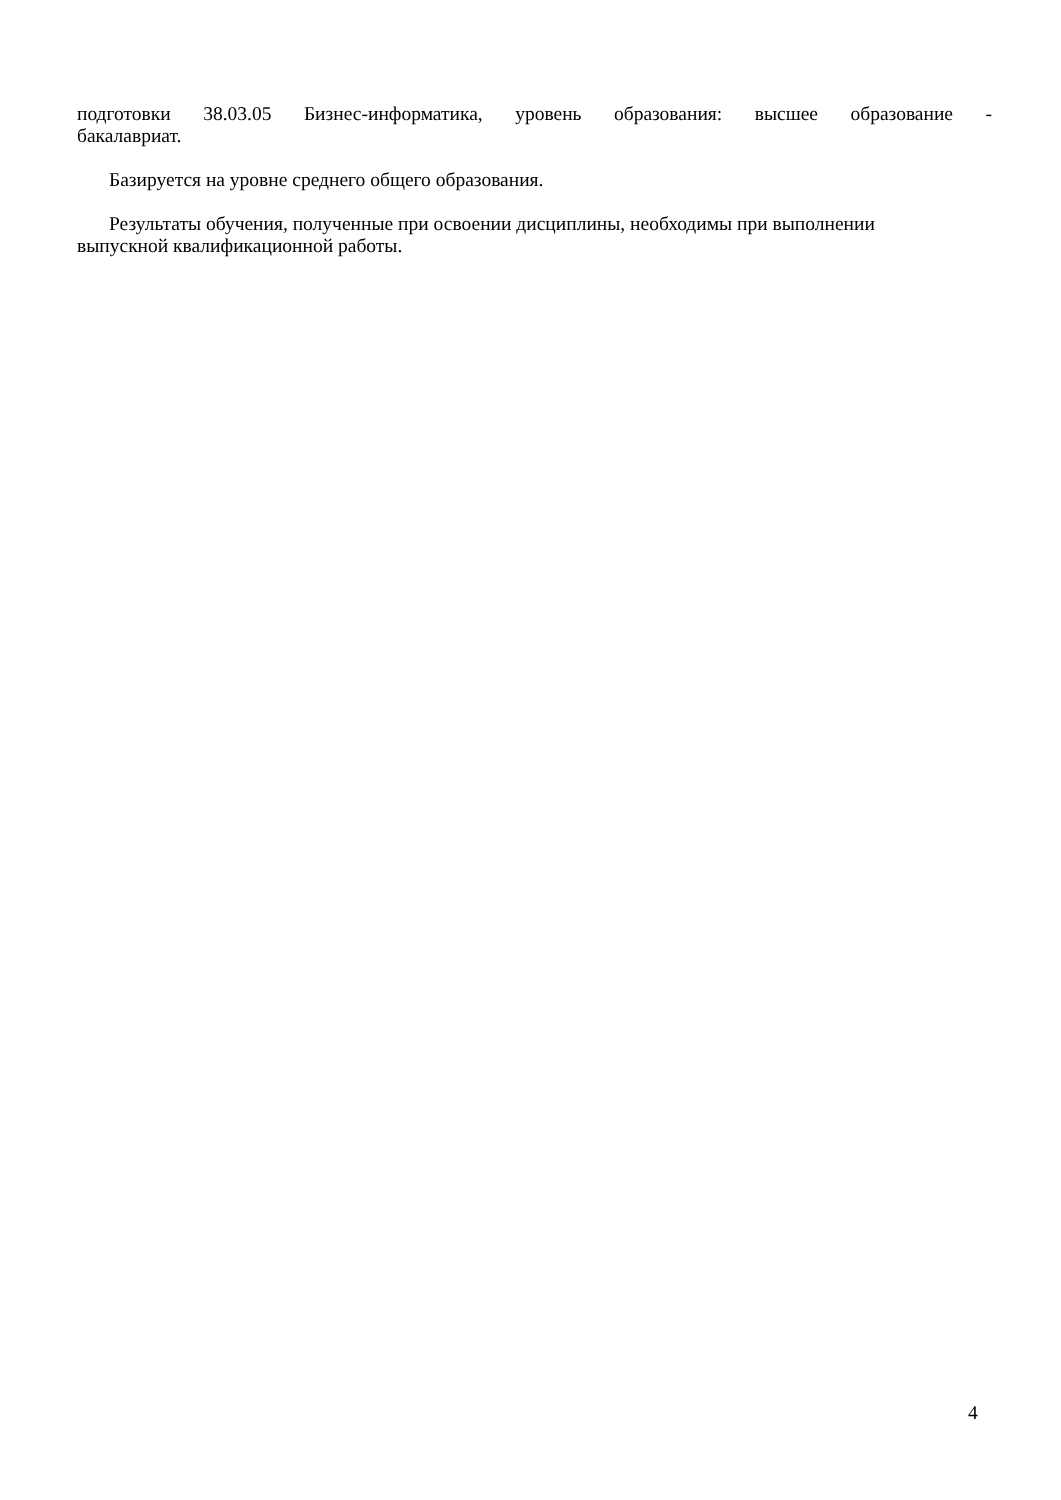подготовки 38.03.05 Бизнес-информатика, уровень образования: высшее образование -
бакалавриат.
Базируется на уровне среднего общего образования.
Результаты обучения, полученные при освоении дисциплины, необходимы при выполнении выпускной квалификационной работы.
4